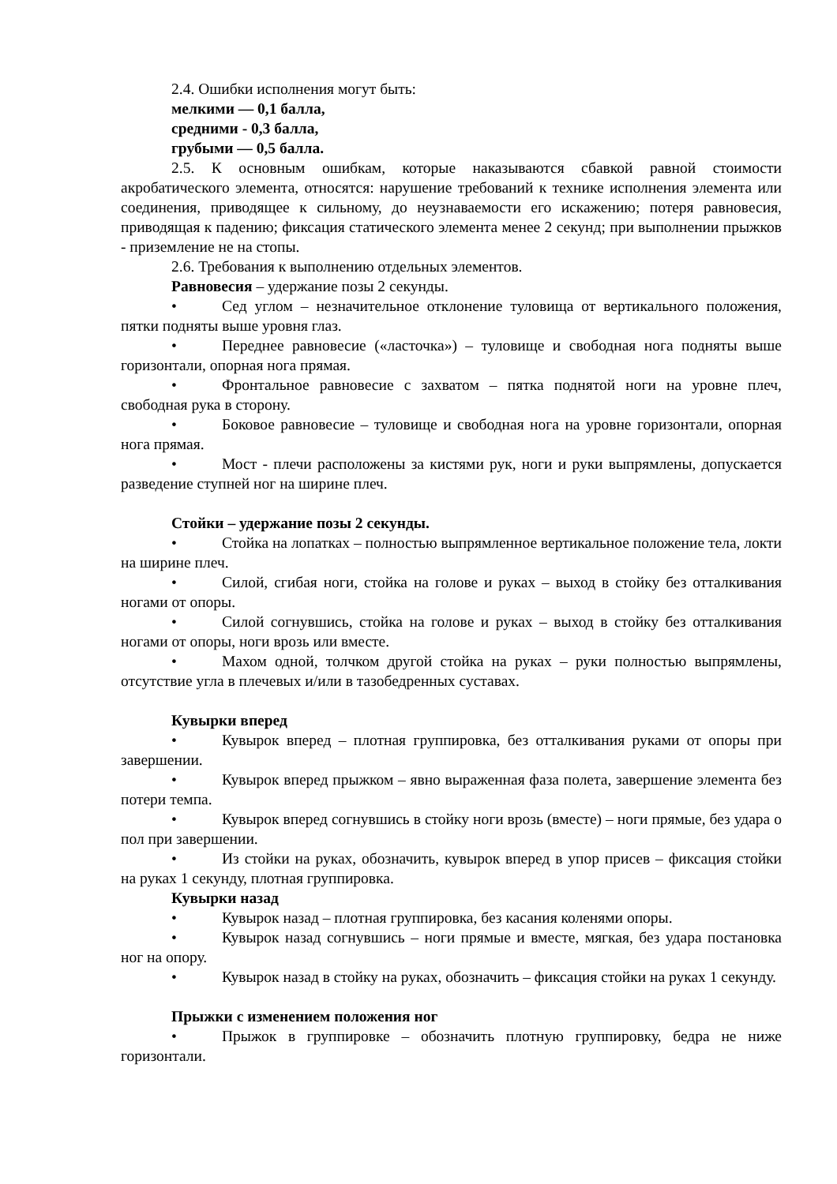2.4. Ошибки исполнения могут быть:
мелкими — 0,1 балла,
средними - 0,3 балла,
грубыми — 0,5 балла.
2.5. К основным ошибкам, которые наказываются сбавкой равной стоимости акробатического элемента, относятся: нарушение требований к технике исполнения элемента или соединения, приводящее к сильному, до неузнаваемости его искажению; потеря равновесия, приводящая к падению; фиксация статического элемента менее 2 секунд; при выполнении прыжков - приземление не на стопы.
2.6. Требования к выполнению отдельных элементов.
Равновесия – удержание позы 2 секунды.
• Сед углом – незначительное отклонение туловища от вертикального положения, пятки подняты выше уровня глаз.
• Переднее равновесие («ласточка») – туловище и свободная нога подняты выше горизонтали, опорная нога прямая.
• Фронтальное равновесие с захватом – пятка поднятой ноги на уровне плеч, свободная рука в сторону.
• Боковое равновесие – туловище и свободная нога на уровне горизонтали, опорная нога прямая.
• Мост - плечи расположены за кистями рук, ноги и руки выпрямлены, допускается разведение ступней ног на ширине плеч.
Стойки – удержание позы 2 секунды.
• Стойка на лопатках – полностью выпрямленное вертикальное положение тела, локти на ширине плеч.
• Силой, сгибая ноги, стойка на голове и руках – выход в стойку без отталкивания ногами от опоры.
• Силой согнувшись, стойка на голове и руках – выход в стойку без отталкивания ногами от опоры, ноги врозь или вместе.
• Махом одной, толчком другой стойка на руках – руки полностью выпрямлены, отсутствие угла в плечевых и/или в тазобедренных суставах.
Кувырки вперед
• Кувырок вперед – плотная группировка, без отталкивания руками от опоры при завершении.
• Кувырок вперед прыжком – явно выраженная фаза полета, завершение элемента без потери темпа.
• Кувырок вперед согнувшись в стойку ноги врозь (вместе) – ноги прямые, без удара о пол при завершении.
• Из стойки на руках, обозначить, кувырок вперед в упор присев – фиксация стойки на руках 1 секунду, плотная группировка.
Кувырки назад
• Кувырок назад – плотная группировка, без касания коленями опоры.
• Кувырок назад согнувшись – ноги прямые и вместе, мягкая, без удара постановка ног на опору.
• Кувырок назад в стойку на руках, обозначить – фиксация стойки на руках 1 секунду.
Прыжки с изменением положения ног
• Прыжок в группировке – обозначить плотную группировку, бедра не ниже горизонтали.